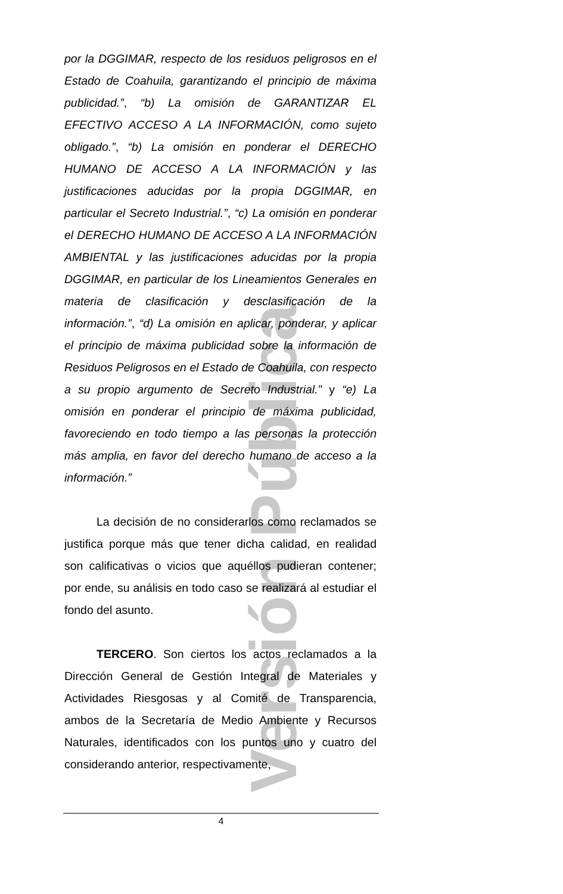Versión Pública
por la DGGIMAR, respecto de los residuos peligrosos en el Estado de Coahuila, garantizando el principio de máxima publicidad.”, “b) La omisión de GARANTIZAR EL EFECTIVO ACCESO A LA INFORMACIÓN, como sujeto obligado.”, “b) La omisión en ponderar el DERECHO HUMANO DE ACCESO A LA INFORMACIÓN y las justificaciones aducidas por la propia DGGIMAR, en particular el Secreto Industrial.”, “c) La omisión en ponderar el DERECHO HUMANO DE ACCESO A LA INFORMACIÓN AMBIENTAL y las justificaciones aducidas por la propia DGGIMAR, en particular de los Lineamientos Generales en materia de clasificación y desclasificación de la información.”, “d) La omisión en aplicar, ponderar, y aplicar el principio de máxima publicidad sobre la información de Residuos Peligrosos en el Estado de Coahuila, con respecto a su propio argumento de Secreto Industrial.” y “e) La omisión en ponderar el principio de máxima publicidad, favoreciendo en todo tiempo a las personas la protección más amplia, en favor del derecho humano de acceso a la información.”
La decisión de no considerarlos como reclamados se justifica porque más que tener dicha calidad, en realidad son calificativas o vicios que aquéllos pudieran contener; por ende, su análisis en todo caso se realizará al estudiar el fondo del asunto.
TERCERO. Son ciertos los actos reclamados a la Dirección General de Gestión Integral de Materiales y Actividades Riesgosas y al Comité de Transparencia, ambos de la Secretaría de Medio Ambiente y Recursos Naturales, identificados con los puntos uno y cuatro del considerando anterior, respectivamente,
4